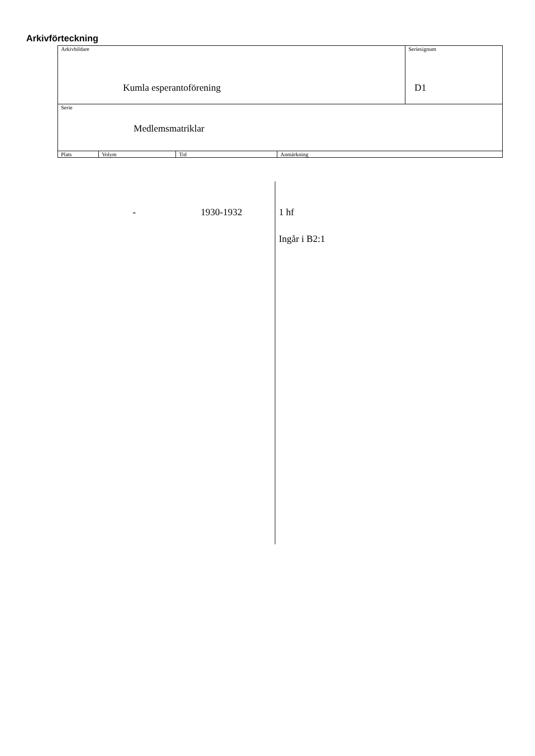Arkivförteckning
| Arkivbildare Kumla esperantoförening | | | | Seriesignum D1 |
| Serie Medlemsmatriklar | | | | |
| Plats | Volym | Tid | Anmärkning | |
- 1930-1932 1 hf
Ingår i B2:1